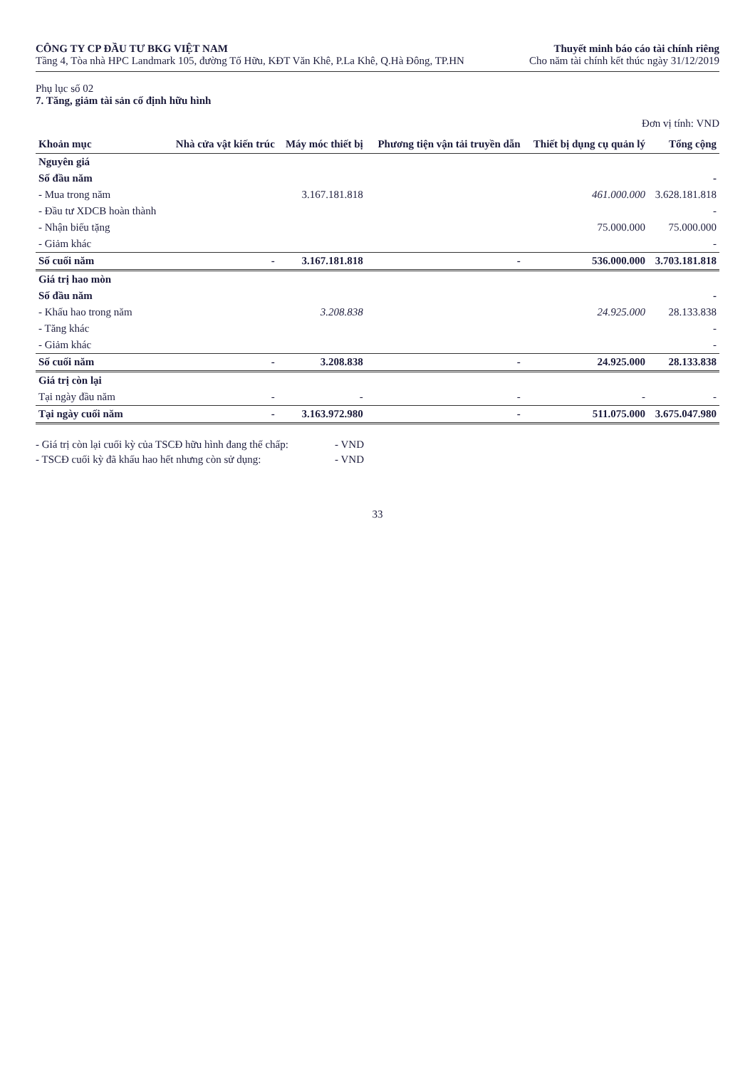CÔNG TY CP ĐẦU TƯ BKG VIỆT NAM
Tầng 4, Tòa nhà HPC Landmark 105, đường Tố Hữu, KĐT Văn Khê, P.La Khê, Q.Hà Đông, TP.HN
Thuyết minh báo cáo tài chính riêng
Cho năm tài chính kết thúc ngày 31/12/2019
Phụ lục số 02
7. Tăng, giảm tài sản cố định hữu hình
Đơn vị tính: VND
| Khoản mục | Nhà cửa vật kiến trúc | Máy móc thiết bị | Phương tiện vận tải truyền dẫn | Thiết bị dụng cụ quản lý | Tổng cộng |
| --- | --- | --- | --- | --- | --- |
| Nguyên giá | | | | | |
| Số đầu năm | | | | | - |
| - Mua trong năm | | 3.167.181.818 | | 461.000.000 | 3.628.181.818 |
| - Đầu tư XDCB hoàn thành | | | | | - |
| - Nhận biếu tặng | | | | 75.000.000 | 75.000.000 |
| - Giảm khác | | | | | - |
| Số cuối năm | - | 3.167.181.818 | - | 536.000.000 | 3.703.181.818 |
| Giá trị hao mòn | | | | | |
| Số đầu năm | | | | | - |
| - Khấu hao trong năm | | 3.208.838 | | 24.925.000 | 28.133.838 |
| - Tăng khác | | | | | - |
| - Giảm khác | | | | | - |
| Số cuối năm | - | 3.208.838 | - | 24.925.000 | 28.133.838 |
| Giá trị còn lại | | | | | |
| Tại ngày đầu năm | - | - | - | - | - |
| Tại ngày cuối năm | - | 3.163.972.980 | - | 511.075.000 | 3.675.047.980 |
- Giá trị còn lại cuối kỳ của TSCĐ hữu hình đang thế chấp:
- VND
- TSCĐ cuối kỳ đã khấu hao hết nhưng còn sử dụng:
- VND
33